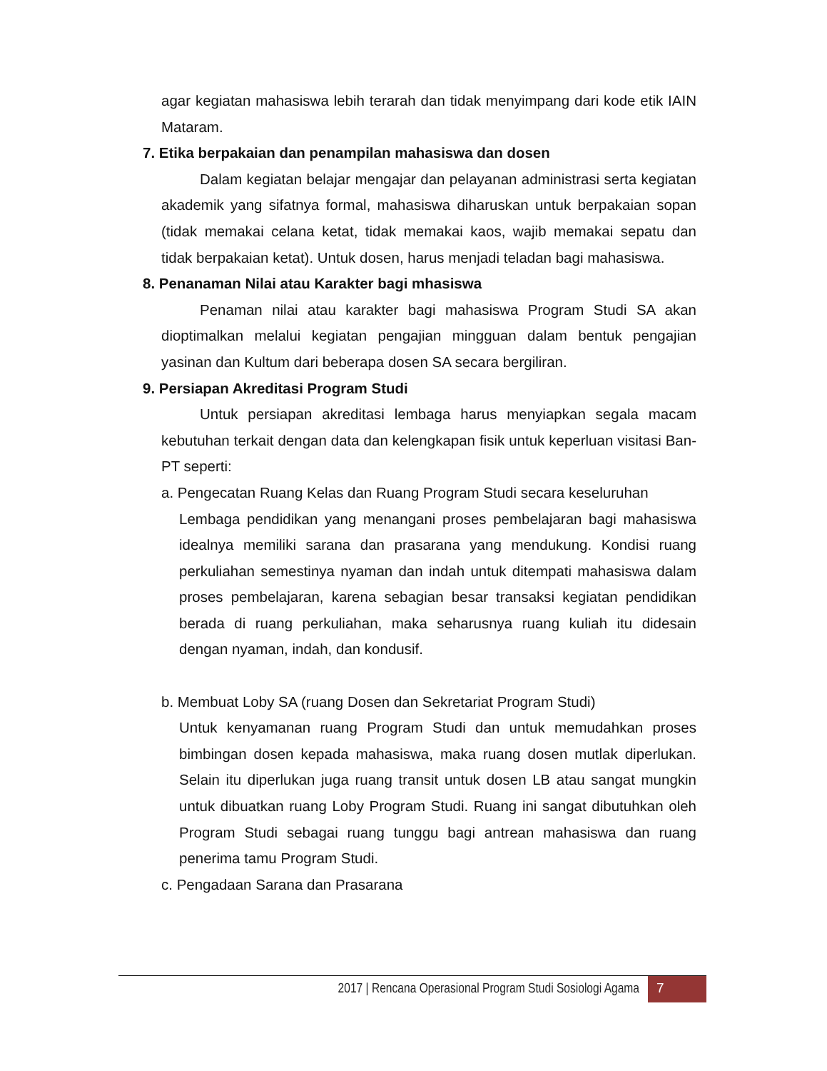agar kegiatan mahasiswa lebih terarah dan tidak menyimpang dari kode etik IAIN Mataram.
7. Etika berpakaian dan penampilan mahasiswa dan dosen
Dalam kegiatan belajar mengajar dan pelayanan administrasi serta kegiatan akademik yang sifatnya formal, mahasiswa diharuskan untuk berpakaian sopan (tidak memakai celana ketat, tidak memakai kaos, wajib memakai sepatu dan tidak berpakaian ketat). Untuk dosen, harus menjadi teladan bagi mahasiswa.
8. Penanaman Nilai atau Karakter bagi mhasiswa
Penaman nilai atau karakter bagi mahasiswa Program Studi SA akan dioptimalkan melalui kegiatan pengajian mingguan dalam bentuk pengajian yasinan dan Kultum dari beberapa dosen SA secara bergiliran.
9. Persiapan Akreditasi Program Studi
Untuk persiapan akreditasi lembaga harus menyiapkan segala macam kebutuhan terkait dengan data dan kelengkapan fisik untuk keperluan visitasi Ban-PT seperti:
a. Pengecatan Ruang Kelas dan Ruang Program Studi secara keseluruhan
Lembaga pendidikan yang menangani proses pembelajaran bagi mahasiswa idealnya memiliki sarana dan prasarana yang mendukung. Kondisi ruang perkuliahan semestinya nyaman dan indah untuk ditempati mahasiswa dalam proses pembelajaran, karena sebagian besar transaksi kegiatan pendidikan berada di ruang perkuliahan, maka seharusnya ruang kuliah itu didesain dengan nyaman, indah, dan kondusif.
b. Membuat Loby SA (ruang Dosen dan Sekretariat Program Studi)
Untuk kenyamanan ruang Program Studi dan untuk memudahkan proses bimbingan dosen kepada mahasiswa, maka ruang dosen mutlak diperlukan. Selain itu diperlukan juga ruang transit untuk dosen LB atau sangat mungkin untuk dibuatkan ruang Loby Program Studi. Ruang ini sangat dibutuhkan oleh Program Studi sebagai ruang tunggu bagi antrean mahasiswa dan ruang penerima tamu Program Studi.
c. Pengadaan Sarana dan Prasarana
2017 | Rencana Operasional Program Studi Sosiologi Agama
7